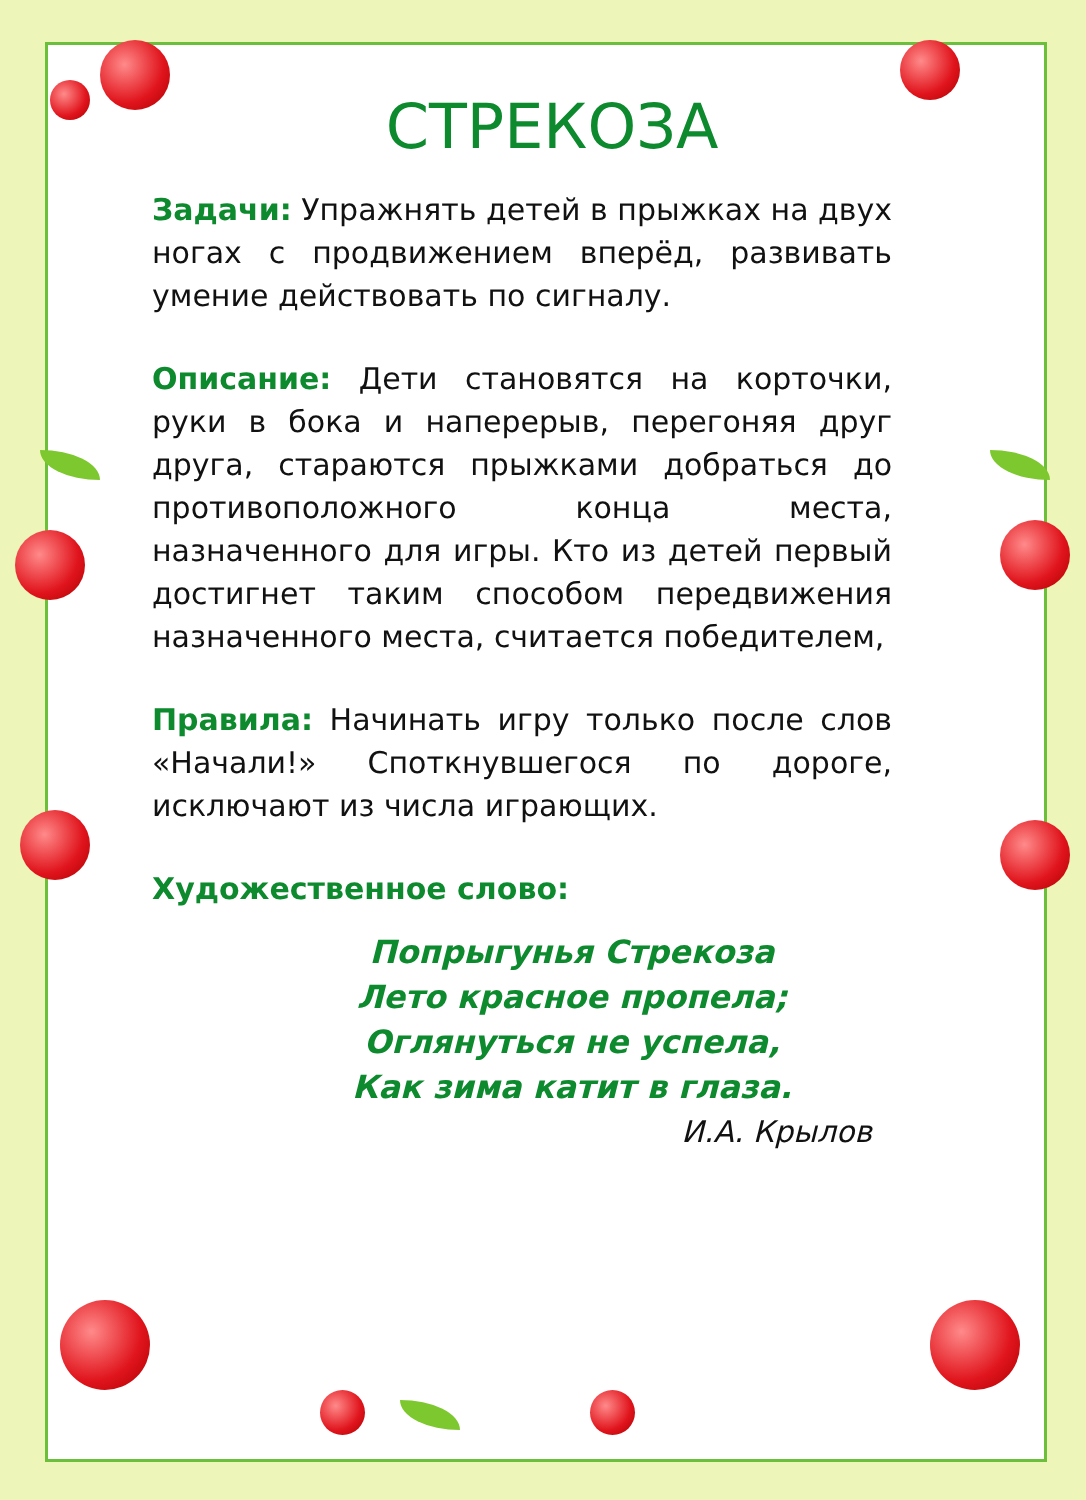СТРЕКОЗА
Задачи: Упражнять детей в прыжках на двух ногах с продвижением вперёд, развивать умение действовать по сигналу.
Описание: Дети становятся на корточки, руки в бока и наперерыв, перегоняя друг друга, стараются прыжками добраться до противоположного конца места, назначенного для игры. Кто из детей первый достигнет таким способом передвижения назначенного места, считается победителем,
Правила: Начинать игру только после слов «Начали!» Споткнувшегося по дороге, исключают из числа играющих.
Художественное слово:
Попрыгунья Стрекоза
Лето красное пропела;
Оглянуться не успела,
Как зима катит в глаза.
И.А. Крылов